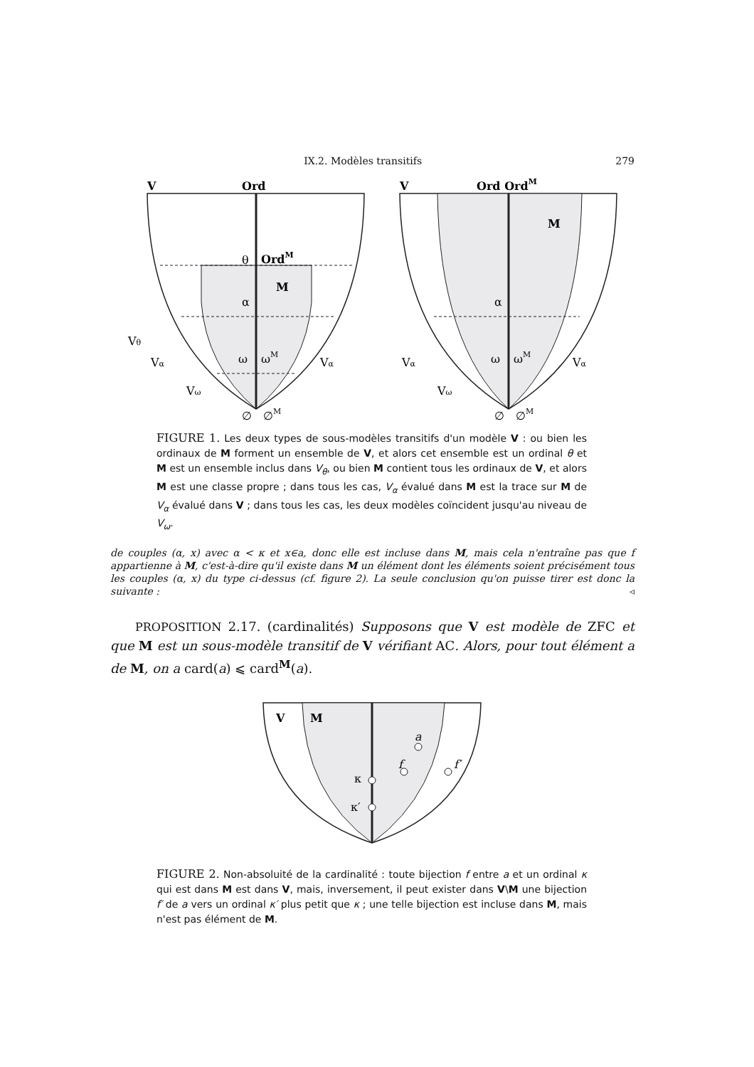IX.2. Modèles transitifs 279
V
Ord
OrdM
M
θ
α
ω
ωM
∅
∅M
Vθ
Vα
Vω
Vα
V
Ord OrdM
M
α
ω
ωM
∅
∅M
Vα
Vω
Vα
FIGURE 1. Les deux types de sous-modèles transitifs d'un modèle V : ou bien les ordinaux de M forment un ensemble de V, et alors cet ensemble est un ordinal θ et M est un ensemble inclus dans V<sub>θ</sub>, ou bien M contient tous les ordinaux de V, et alors M est une classe propre ; dans tous les cas, V<sub>α</sub> évalué dans M est la trace sur M de V<sub>α</sub> évalué dans V ; dans tous les cas, les deux modèles coïncident jusqu'au niveau de V<sub>ω</sub>.
de couples (α, x) avec α < κ et x∈a, donc elle est incluse dans M, mais cela n'entraîne pas que f appartienne à M, c'est-à-dire qu'il existe dans M un élément dont les éléments soient précisément tous les couples (α, x) du type ci-dessus (cf. figure 2). La seule conclusion qu'on puisse tirer est donc la suivante : ◃
PROPOSITION 2.17. (cardinalités) Supposons que V est modèle de ZFC et que M est un sous-modèle transitif de V vérifiant AC. Alors, pour tout élément a de M, on a card(a) ⩽ card<sup>M</sup>(a).
V
M
a
f
f′
κ
κ′
FIGURE 2. Non-absoluité de la cardinalité : toute bijection f entre a et un ordinal κ qui est dans M est dans V, mais, inversement, il peut exister dans V\M une bijection f′ de a vers un ordinal κ′ plus petit que κ ; une telle bijection est incluse dans M, mais n'est pas élément de M.